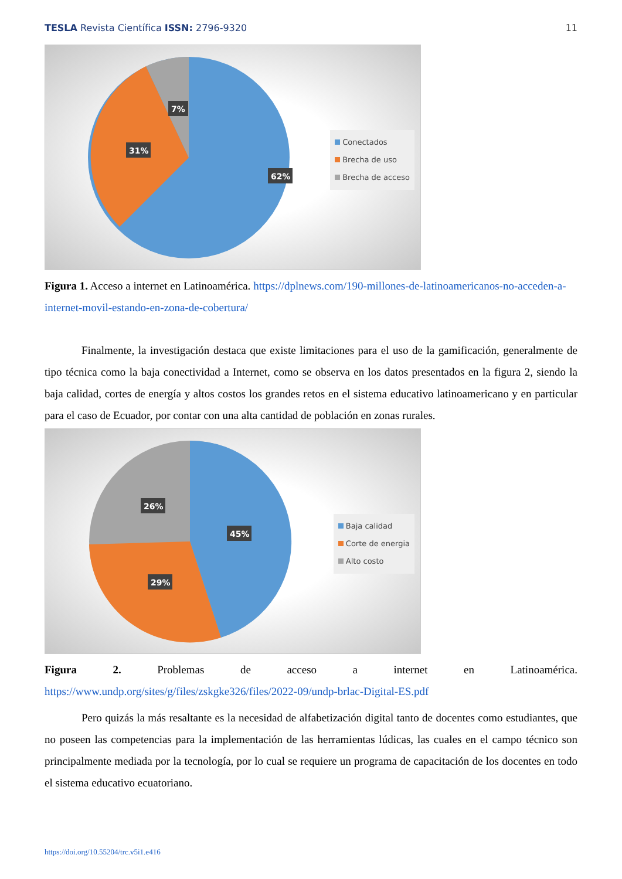TESLA Revista Científica ISSN: 2796-9320
11
7%
31%
62%
Conectados
Brecha de uso
Brecha de acceso
Figura 1. Acceso a internet en Latinoamérica. https://dplnews.com/190-millones-de-latinoamericanos-no-acceden-a-internet-movil-estando-en-zona-de-cobertura/
Finalmente, la investigación destaca que existe limitaciones para el uso de la gamificación, generalmente de tipo técnica como la baja conectividad a Internet, como se observa en los datos presentados en la figura 2, siendo la baja calidad, cortes de energía y altos costos los grandes retos en el sistema educativo latinoamericano y en particular para el caso de Ecuador, por contar con una alta cantidad de población en zonas rurales.
26%
45%
29%
Baja calidad
Corte de energia
Alto costo
Figura 2. Problemas de acceso a internet en Latinoamérica.
https://www.undp.org/sites/g/files/zskgke326/files/2022-09/undp-brlac-Digital-ES.pdf
Pero quizás la más resaltante es la necesidad de alfabetización digital tanto de docentes como estudiantes, que no poseen las competencias para la implementación de las herramientas lúdicas, las cuales en el campo técnico son principalmente mediada por la tecnología, por lo cual se requiere un programa de capacitación de los docentes en todo el sistema educativo ecuatoriano.
https://doi.org/10.55204/trc.v5i1.e416